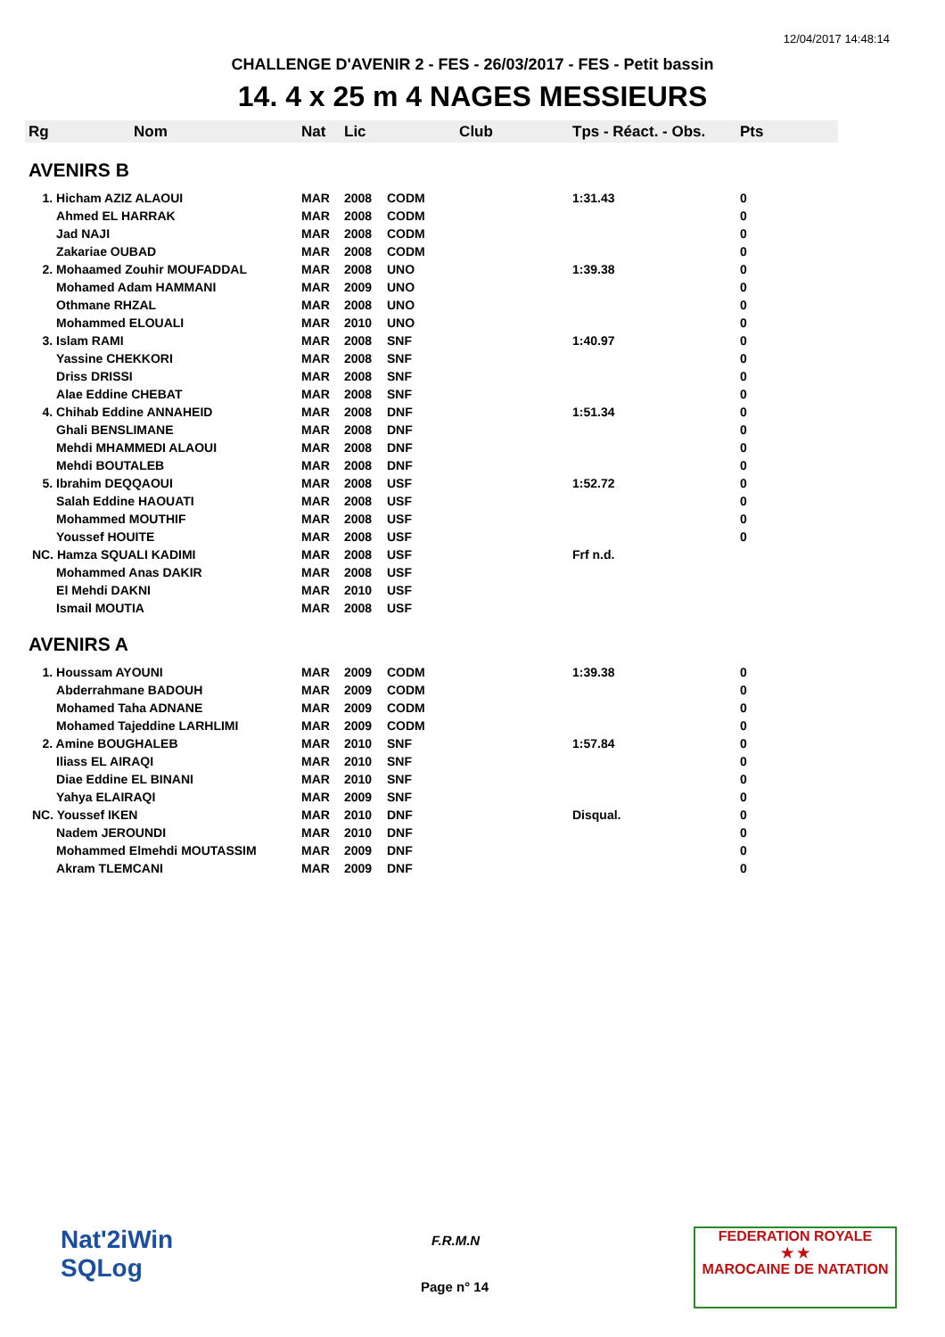12/04/2017 14:48:14
CHALLENGE D'AVENIR 2 - FES - 26/03/2017 - FES - Petit bassin
14. 4 x 25 m 4 NAGES MESSIEURS
| Rg | Nom | Nat | Lic | Club | Tps - Réact. - Obs. | Pts |
| --- | --- | --- | --- | --- | --- | --- |
| AVENIRS B | | | | | | |
| 1. Hicham AZIZ ALAOUI | | MAR | 2008 | CODM | 1:31.43 | 0 |
| Ahmed EL HARRAK | | MAR | 2008 | CODM | | 0 |
| Jad NAJI | | MAR | 2008 | CODM | | 0 |
| Zakariae OUBAD | | MAR | 2008 | CODM | | 0 |
| 2. Mohaamed Zouhir MOUFADDAL | | MAR | 2008 | UNO | 1:39.38 | 0 |
| Mohamed Adam HAMMANI | | MAR | 2009 | UNO | | 0 |
| Othmane RHZAL | | MAR | 2008 | UNO | | 0 |
| Mohammed ELOUALI | | MAR | 2010 | UNO | | 0 |
| 3. Islam RAMI | | MAR | 2008 | SNF | 1:40.97 | 0 |
| Yassine CHEKKORI | | MAR | 2008 | SNF | | 0 |
| Driss DRISSI | | MAR | 2008 | SNF | | 0 |
| Alae Eddine CHEBAT | | MAR | 2008 | SNF | | 0 |
| 4. Chihab Eddine ANNAHEID | | MAR | 2008 | DNF | 1:51.34 | 0 |
| Ghali BENSLIMANE | | MAR | 2008 | DNF | | 0 |
| Mehdi MHAMMEDI ALAOUI | | MAR | 2008 | DNF | | 0 |
| Mehdi BOUTALEB | | MAR | 2008 | DNF | | 0 |
| 5. Ibrahim DEQQAOUI | | MAR | 2008 | USF | 1:52.72 | 0 |
| Salah Eddine HAOUATI | | MAR | 2008 | USF | | 0 |
| Mohammed MOUTHIF | | MAR | 2008 | USF | | 0 |
| Youssef HOUITE | | MAR | 2008 | USF | | 0 |
| NC. Hamza SQUALI KADIMI | | MAR | 2008 | USF | Frf n.d. | |
| Mohammed Anas DAKIR | | MAR | 2008 | USF | | |
| El Mehdi DAKNI | | MAR | 2010 | USF | | |
| Ismail MOUTIA | | MAR | 2008 | USF | | |
| AVENIRS A | | | | | | |
| 1. Houssam AYOUNI | | MAR | 2009 | CODM | 1:39.38 | 0 |
| Abderrahmane BADOUH | | MAR | 2009 | CODM | | 0 |
| Mohamed Taha ADNANE | | MAR | 2009 | CODM | | 0 |
| Mohamed Tajeddine LARHLIMI | | MAR | 2009 | CODM | | 0 |
| 2. Amine BOUGHALEB | | MAR | 2010 | SNF | 1:57.84 | 0 |
| Iliass EL AIRAQI | | MAR | 2010 | SNF | | 0 |
| Diae Eddine EL BINANI | | MAR | 2010 | SNF | | 0 |
| Yahya ELAIRAQI | | MAR | 2009 | SNF | | 0 |
| NC. Youssef IKEN | | MAR | 2010 | DNF | Disqual. | 0 |
| Nadem JEROUNDI | | MAR | 2010 | DNF | | 0 |
| Mohammed Elmehdi MOUTASSIM | | MAR | 2009 | DNF | | 0 |
| Akram TLEMCANI | | MAR | 2009 | DNF | | 0 |
Nat'2iWin
SQLog
F.R.M.N
Page n° 14
FEDERATION ROYALE
★ ★
MAROCAINE DE NATATION